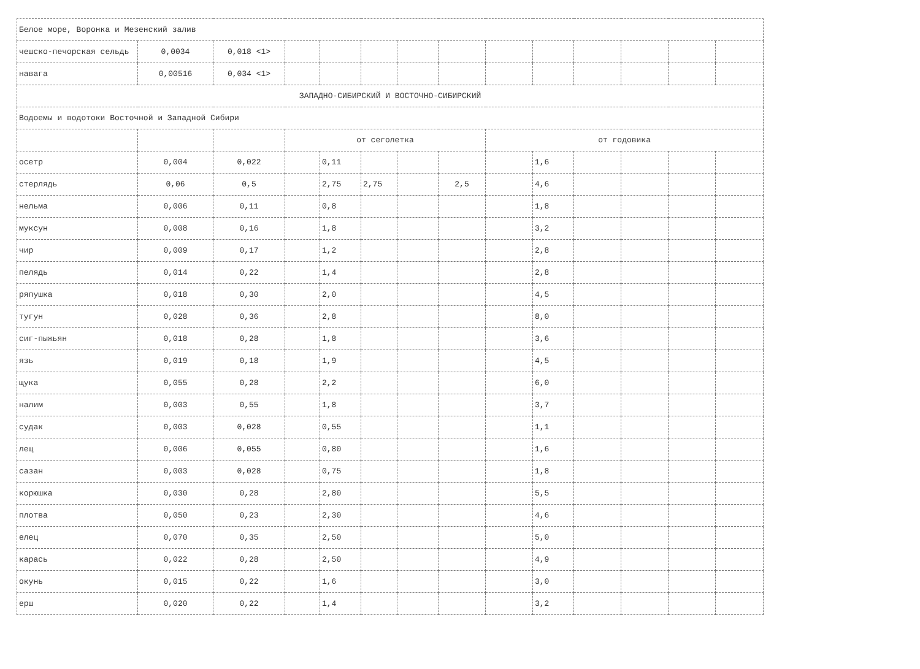| Белое море, Воронка и Мезенский залив | | | | | | | | | | | | | |
| чешско-печорская сельдь | 0,0034 | 0,018 <1> | | | | | | | | | | | |
| навага | 0,00516 | 0,034 <1> | | | | | | | | | | | |
| ЗАПАДНО-СИБИРСКИЙ И ВОСТОЧНО-СИБИРСКИЙ | | | | | | | | | | | | | |
| Водоемы и водотоки Восточной и Западной Сибири | | | | | | | | | | | | | |
| | | | от сеголетка | | | | | от годовика | | | | | |
| осетр | 0,004 | 0,022 | | 0,11 | | | | | 1,6 | | | | |
| стерлядь | 0,06 | 0,5 | | 2,75 | 2,75 | | 2,5 | | 4,6 | | | | |
| нельма | 0,006 | 0,11 | | 0,8 | | | | | 1,8 | | | | |
| муксун | 0,008 | 0,16 | | 1,8 | | | | | 3,2 | | | | |
| чир | 0,009 | 0,17 | | 1,2 | | | | | 2,8 | | | | |
| пелядь | 0,014 | 0,22 | | 1,4 | | | | | 2,8 | | | | |
| ряпушка | 0,018 | 0,30 | | 2,0 | | | | | 4,5 | | | | |
| тугун | 0,028 | 0,36 | | 2,8 | | | | | 8,0 | | | | |
| сиг-пыжьян | 0,018 | 0,28 | | 1,8 | | | | | 3,6 | | | | |
| язь | 0,019 | 0,18 | | 1,9 | | | | | 4,5 | | | | |
| щука | 0,055 | 0,28 | | 2,2 | | | | | 6,0 | | | | |
| налим | 0,003 | 0,55 | | 1,8 | | | | | 3,7 | | | | |
| судак | 0,003 | 0,028 | | 0,55 | | | | | 1,1 | | | | |
| лещ | 0,006 | 0,055 | | 0,80 | | | | | 1,6 | | | | |
| сазан | 0,003 | 0,028 | | 0,75 | | | | | 1,8 | | | | |
| корюшка | 0,030 | 0,28 | | 2,80 | | | | | 5,5 | | | | |
| плотва | 0,050 | 0,23 | | 2,30 | | | | | 4,6 | | | | |
| елец | 0,070 | 0,35 | | 2,50 | | | | | 5,0 | | | | |
| карась | 0,022 | 0,28 | | 2,50 | | | | | 4,9 | | | | |
| окунь | 0,015 | 0,22 | | 1,6 | | | | | 3,0 | | | | |
| ерш | 0,020 | 0,22 | | 1,4 | | | | | 3,2 | | | | |